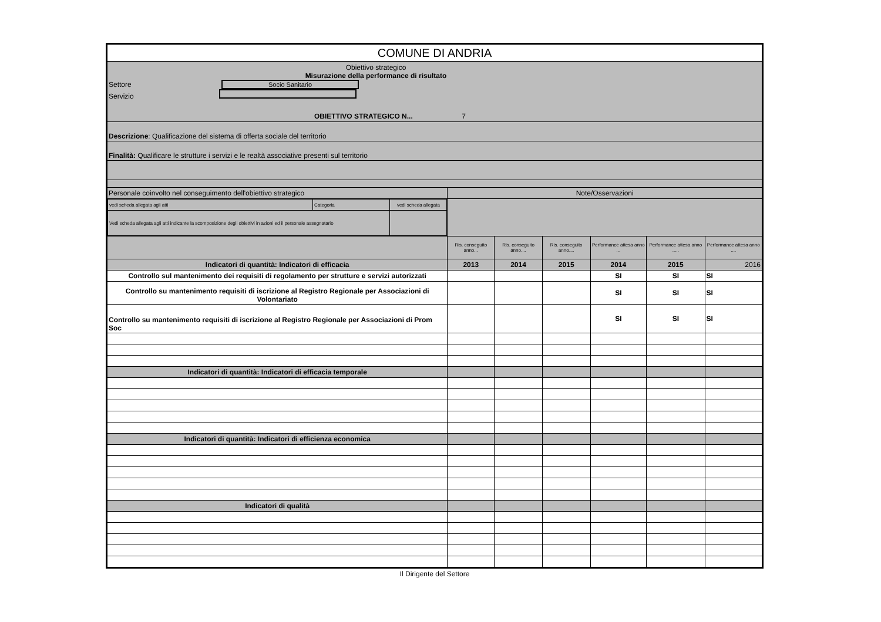| COMUNE DI ANDRIA | | | | | | |
| Obiettivo strategico Misurazione della performance di risultato Settore Socio Sanitario Servizio OBIETTIVO STRATEGICO N... 7 | | | | | | |
| Descrizione : Qualificazione del sistema di offerta sociale del territorio | | | | | | |
| Finalità: Qualificare le strutture i servizi e le realtà associative presenti sul territorio | | | | | | |
| Personale coinvolto nel conseguimento dell'obiettivo strategico | Note/Osservazioni | | | | | |
| / vedi scheda allegata agli atti / Categoria / vedi scheda allegata / / Vedi scheda allegata agli atti indicante la scomposizione degli obiettivi in azioni ed il personale assegnatario / / / | | | | | | |
| | Ris. conseguito anno... | Ris. conseguito anno.... | Ris. conseguito anno.... | Performance attesa anno ... | Performance attesa anno ..... | Performance attesa anno .... |
| Indicatori di quantità: Indicatori di efficacia | 2013 | 2014 | 2015 | 2014 | 2015 | 2016 |
| Controllo sul mantenimento dei requisiti di regolamento per strutture e servizi autorizzati | | | | SI | SI | SI |
| Controllo su mantenimento requisiti di iscrizione al Registro Regionale per Associazioni di Volontariato | | | | SI | SI | SI |
| Controllo su mantenimento requisiti di iscrizione al Registro Regionale per Associazioni di Prom Soc | | | | SI | SI | SI |
| Indicatori di quantità: Indicatori di efficacia temporale | | | | | | |
| Indicatori di quantità: Indicatori di efficienza economica | | | | | | |
| Indicatori di qualità | | | | | | |
Il Dirigente del Settore